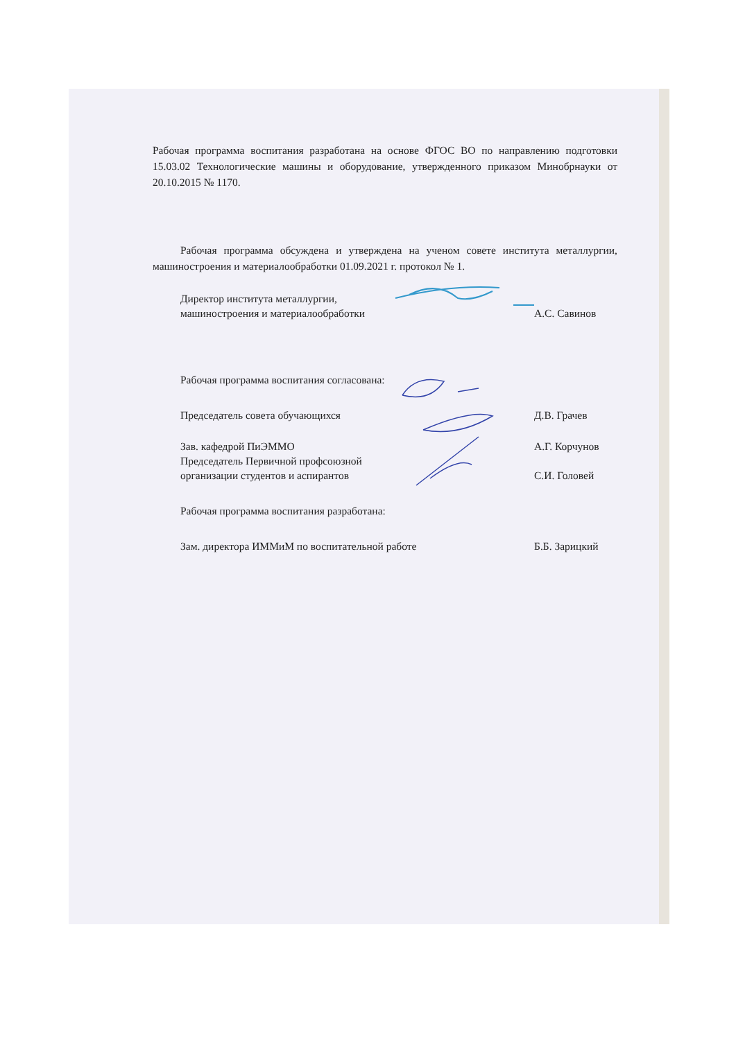Рабочая программа воспитания разработана на основе ФГОС ВО по направлению подготовки 15.03.02 Технологические машины и оборудование, утвержденного приказом Минобрнауки от 20.10.2015 № 1170.
Рабочая программа обсуждена и утверждена на ученом совете института металлургии, машиностроения и материалообработки 01.09.2021 г. протокол № 1.
Директор института металлургии,
машиностроения и материалообработки
А.С. Савинов
Рабочая программа воспитания согласована:
Председатель совета обучающихся Д.В. Грачев
Зав. кафедрой ПиЭММО А.Г. Корчунов
Председатель Первичной профсоюзной
организации студентов и аспирантов
С.И. Головей
Рабочая программа воспитания разработана:
Зам. директора ИММиМ по воспитательной работе Б.Б. Зарицкий